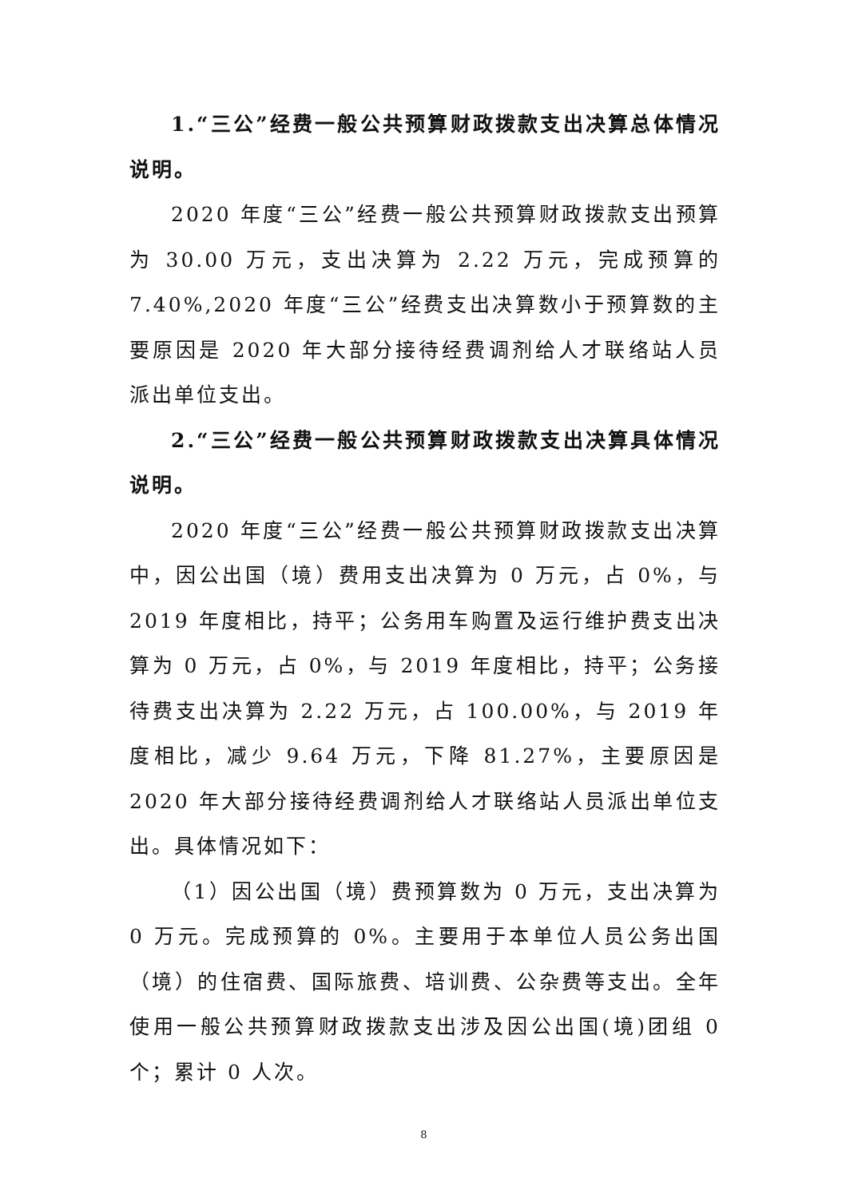1.“三公”经费一般公共预算财政拨款支出决算总体情况说明。
2020 年度“三公”经费一般公共预算财政拨款支出预算为 30.00 万元，支出决算为 2.22 万元，完成预算的 7.40%,2020 年度“三公”经费支出决算数小于预算数的主要原因是 2020 年大部分接待经费调剂给人才联络站人员派出单位支出。
2.“三公”经费一般公共预算财政拨款支出决算具体情况说明。
2020 年度“三公”经费一般公共预算财政拨款支出决算中，因公出国（境）费用支出决算为 0 万元，占 0%，与 2019 年度相比，持平；公务用车购置及运行维护费支出决算为 0 万元，占 0%，与 2019 年度相比，持平；公务接待费支出决算为 2.22 万元，占 100.00%，与 2019 年度相比，减少 9.64 万元，下降 81.27%，主要原因是 2020 年大部分接待经费调剂给人才联络站人员派出单位支出。具体情况如下：
（1）因公出国（境）费预算数为 0 万元，支出决算为 0 万元。完成预算的 0%。主要用于本单位人员公务出国（境）的住宿费、国际旅费、培训费、公杂费等支出。全年使用一般公共预算财政拨款支出涉及因公出国(境)团组 0 个；累计 0 人次。
8